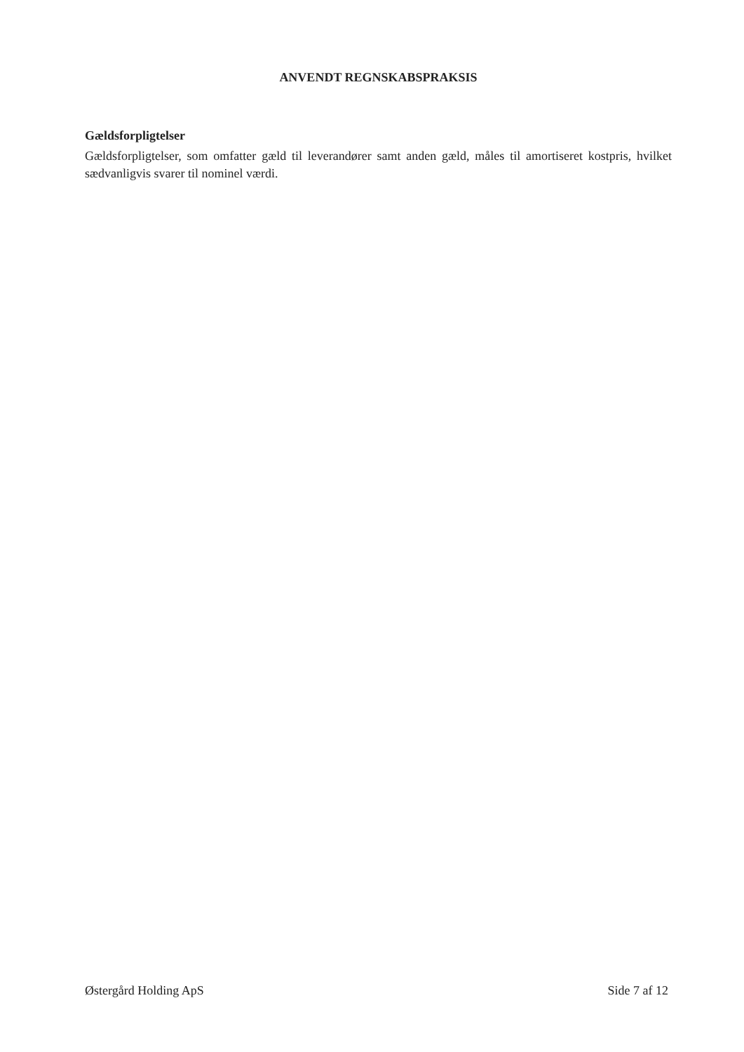ANVENDT REGNSKABSPRAKSIS
Gældsforpligtelser
Gældsforpligtelser, som omfatter gæld til leverandører samt anden gæld, måles til amortiseret kostpris, hvilket sædvanligvis svarer til nominel værdi.
Østergård Holding ApS Side 7 af 12